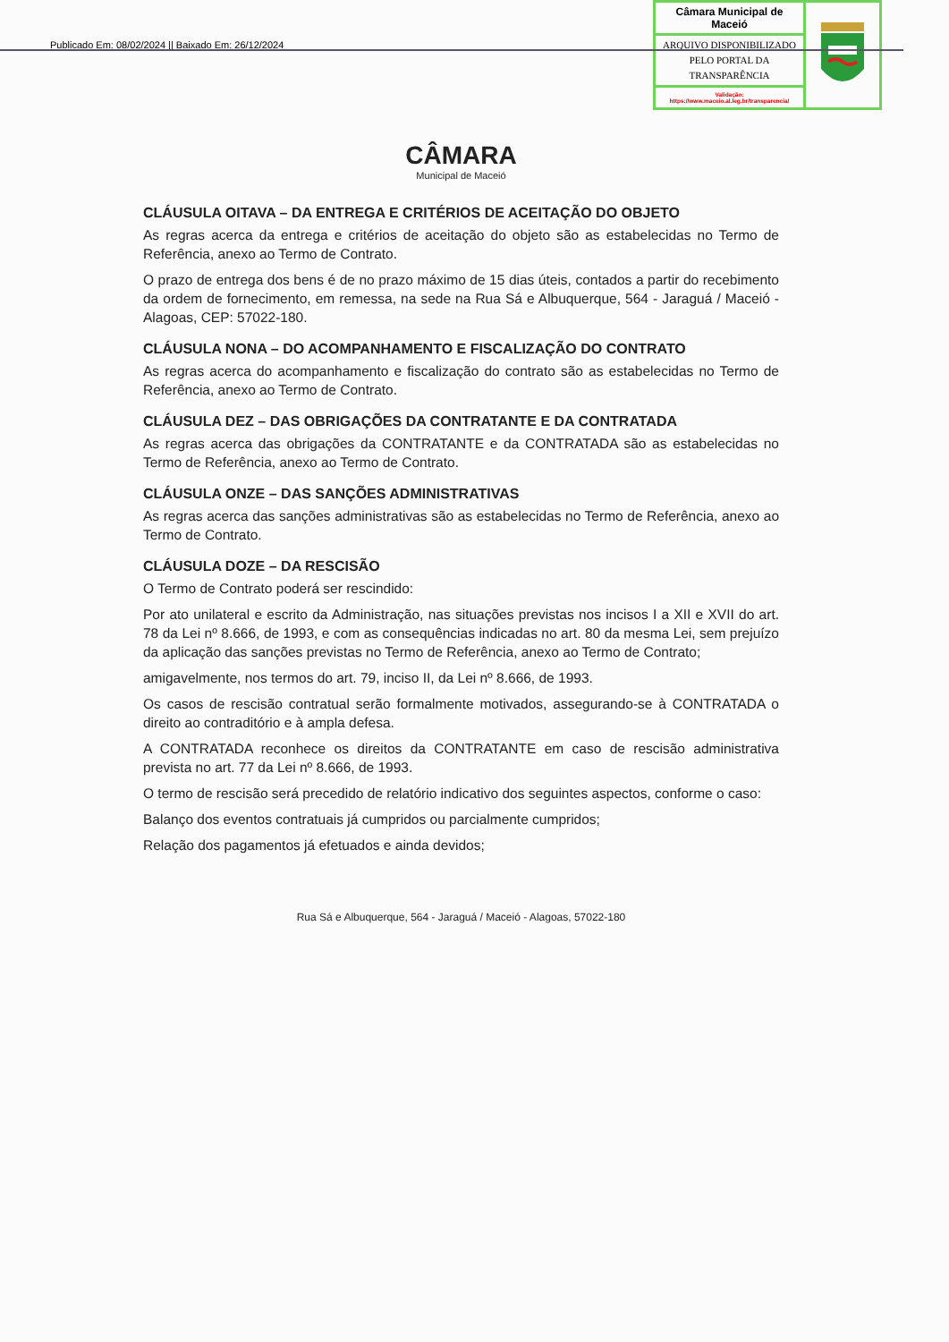Publicado Em: 08/02/2024 || Baixado Em: 26/12/2024
Câmara Municipal de Maceió
ARQUIVO DISPONIBILIZADO PELO PORTAL DA TRANSPARÊNCIA
Validação:
https://www.maceio.al.leg.br/transparencia/
CÂMARA
Municipal de Maceió
CLÁUSULA OITAVA – DA ENTREGA E CRITÉRIOS DE ACEITAÇÃO DO OBJETO
As regras acerca da entrega e critérios de aceitação do objeto são as estabelecidas no Termo de Referência, anexo ao Termo de Contrato.
O prazo de entrega dos bens é de no prazo máximo de 15 dias úteis, contados a partir do recebimento da ordem de fornecimento, em remessa, na sede na Rua Sá e Albuquerque, 564 - Jaraguá / Maceió - Alagoas, CEP: 57022-180.
CLÁUSULA NONA – DO ACOMPANHAMENTO E FISCALIZAÇÃO DO CONTRATO
As regras acerca do acompanhamento e fiscalização do contrato são as estabelecidas no Termo de Referência, anexo ao Termo de Contrato.
CLÁUSULA DEZ – DAS OBRIGAÇÕES DA CONTRATANTE E DA CONTRATADA
As regras acerca das obrigações da CONTRATANTE e da CONTRATADA são as estabelecidas no Termo de Referência, anexo ao Termo de Contrato.
CLÁUSULA ONZE – DAS SANÇÕES ADMINISTRATIVAS
As regras acerca das sanções administrativas são as estabelecidas no Termo de Referência, anexo ao Termo de Contrato.
CLÁUSULA DOZE – DA RESCISÃO
O Termo de Contrato poderá ser rescindido:
Por ato unilateral e escrito da Administração, nas situações previstas nos incisos I a XII e XVII do art. 78 da Lei nº 8.666, de 1993, e com as consequências indicadas no art. 80 da mesma Lei, sem prejuízo da aplicação das sanções previstas no Termo de Referência, anexo ao Termo de Contrato;
amigavelmente, nos termos do art. 79, inciso II, da Lei nº 8.666, de 1993.
Os casos de rescisão contratual serão formalmente motivados, assegurando-se à CONTRATADA o direito ao contraditório e à ampla defesa.
A CONTRATADA reconhece os direitos da CONTRATANTE em caso de rescisão administrativa prevista no art. 77 da Lei nº 8.666, de 1993.
O termo de rescisão será precedido de relatório indicativo dos seguintes aspectos, conforme o caso:
Balanço dos eventos contratuais já cumpridos ou parcialmente cumpridos;
Relação dos pagamentos já efetuados e ainda devidos;
Rua Sá e Albuquerque, 564 - Jaraguá / Maceió - Alagoas, 57022-180